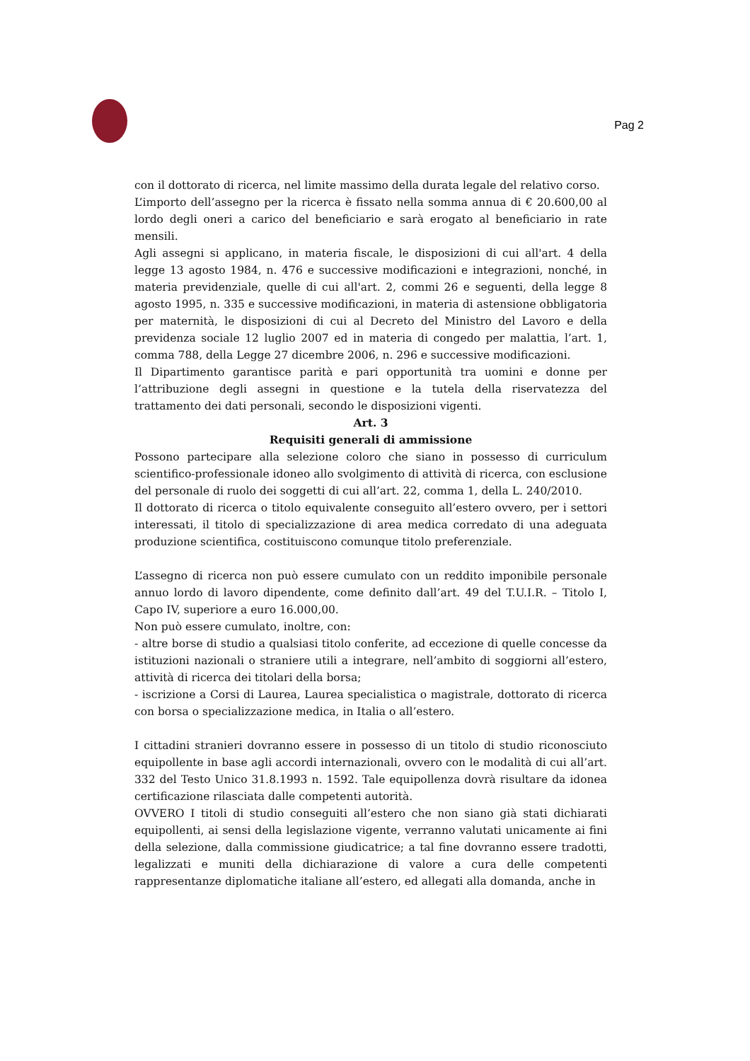Pag 2
con il dottorato di ricerca, nel limite massimo della durata legale del relativo corso.
L’importo dell’assegno per la ricerca è fissato nella somma annua di € 20.600,00 al lordo degli oneri a carico del beneficiario e sarà erogato al beneficiario in rate mensili.
Agli assegni si applicano, in materia fiscale, le disposizioni di cui all'art. 4 della legge 13 agosto 1984, n. 476 e successive modificazioni e integrazioni, nonché, in materia previdenziale, quelle di cui all'art. 2, commi 26 e seguenti, della legge 8 agosto 1995, n. 335 e successive modificazioni, in materia di astensione obbligatoria per maternità, le disposizioni di cui al Decreto del Ministro del Lavoro e della previdenza sociale 12 luglio 2007 ed in materia di congedo per malattia, l’art. 1, comma 788, della Legge 27 dicembre 2006, n. 296 e successive modificazioni.
Il Dipartimento garantisce parità e pari opportunità tra uomini e donne per l’attribuzione degli assegni in questione e la tutela della riservatezza del trattamento dei dati personali, secondo le disposizioni vigenti.
Art. 3
Requisiti generali di ammissione
Possono partecipare alla selezione coloro che siano in possesso di curriculum scientifico-professionale idoneo allo svolgimento di attività di ricerca, con esclusione del personale di ruolo dei soggetti di cui all’art. 22, comma 1, della L. 240/2010.
Il dottorato di ricerca o titolo equivalente conseguito all’estero ovvero, per i settori interessati, il titolo di specializzazione di area medica corredato di una adeguata produzione scientifica, costituiscono comunque titolo preferenziale.
L’assegno di ricerca non può essere cumulato con un reddito imponibile personale annuo lordo di lavoro dipendente, come definito dall’art. 49 del T.U.I.R. – Titolo I, Capo IV, superiore a euro 16.000,00.
Non può essere cumulato, inoltre, con:
- altre borse di studio a qualsiasi titolo conferite, ad eccezione di quelle concesse da istituzioni nazionali o straniere utili a integrare, nell’ambito di soggiorni all’estero, attività di ricerca dei titolari della borsa;
- iscrizione a Corsi di Laurea, Laurea specialistica o magistrale, dottorato di ricerca con borsa o specializzazione medica, in Italia o all’estero.
I cittadini stranieri dovranno essere in possesso di un titolo di studio riconosciuto equipollente in base agli accordi internazionali, ovvero con le modalità di cui all’art. 332 del Testo Unico 31.8.1993 n. 1592. Tale equipollenza dovrà risultare da idonea certificazione rilasciata dalle competenti autorità.
OVVERO I titoli di studio conseguiti all’estero che non siano già stati dichiarati equipollenti, ai sensi della legislazione vigente, verranno valutati unicamente ai fini della selezione, dalla commissione giudicatrice; a tal fine dovranno essere tradotti, legalizzati e muniti della dichiarazione di valore a cura delle competenti rappresentanze diplomatiche italiane all’estero, ed allegati alla domanda, anche in